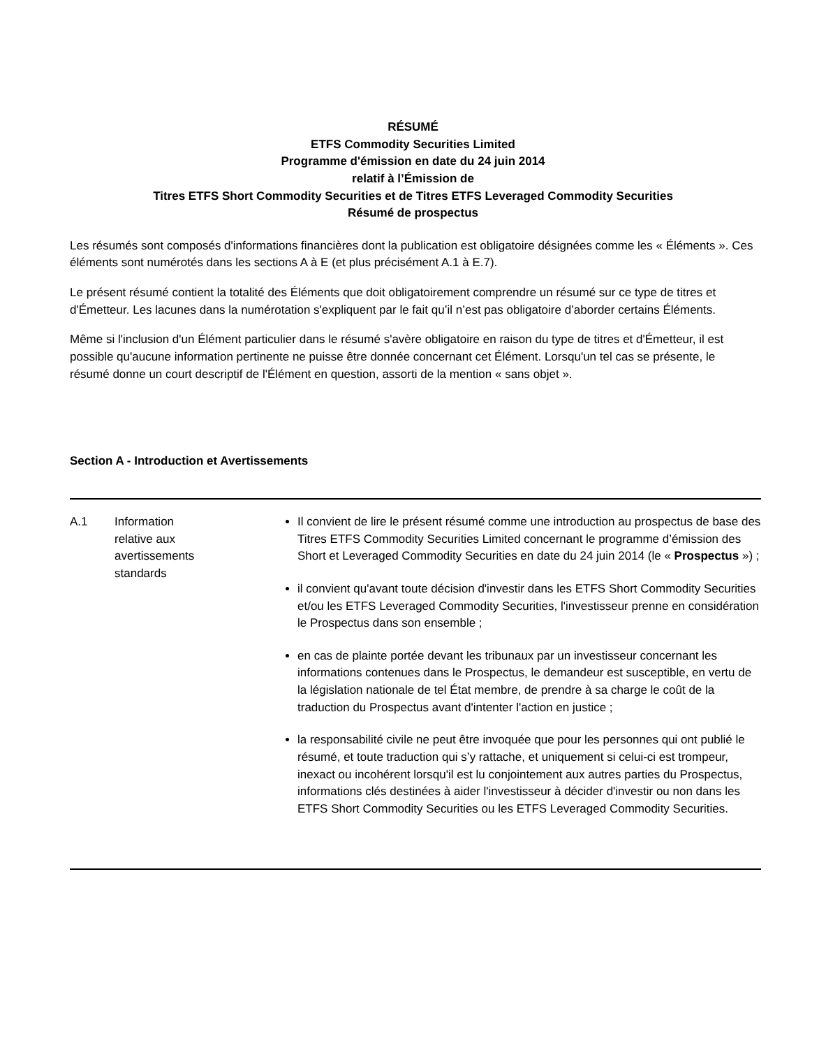RÉSUMÉ
ETFS Commodity Securities Limited
Programme d'émission en date du 24 juin 2014
relatif à l’Émission de
Titres ETFS Short Commodity Securities et de Titres ETFS Leveraged Commodity Securities
Résumé de prospectus
Les résumés sont composés d'informations financières dont la publication est obligatoire désignées comme les « Éléments ». Ces éléments sont numérotés dans les sections A à E (et plus précisément A.1 à E.7).
Le présent résumé contient la totalité des Éléments que doit obligatoirement comprendre un résumé sur ce type de titres et d'Émetteur. Les lacunes dans la numérotation s'expliquent par le fait qu’il n’est pas obligatoire d’aborder certains Éléments.
Même si l'inclusion d'un Élément particulier dans le résumé s'avère obligatoire en raison du type de titres et d'Émetteur, il est possible qu'aucune information pertinente ne puisse être donnée concernant cet Élément. Lorsqu'un tel cas se présente, le résumé donne un court descriptif de l'Élément en question, assorti de la mention « sans objet ».
Section A - Introduction et Avertissements
| A.1 | Information relative aux avertissements standards | Il convient de lire le présent résumé comme une introduction au prospectus de base des Titres ETFS Commodity Securities Limited concernant le programme d’émission des Short et Leveraged Commodity Securities en date du 24 juin 2014 (le « Prospectus ») ; il convient qu'avant toute décision d'investir dans les ETFS Short Commodity Securities et/ou les ETFS Leveraged Commodity Securities, l'investisseur prenne en considération le Prospectus dans son ensemble ; en cas de plainte portée devant les tribunaux par un investisseur concernant les informations contenues dans le Prospectus, le demandeur est susceptible, en vertu de la législation nationale de tel État membre, de prendre à sa charge le coût de la traduction du Prospectus avant d'intenter l'action en justice ; la responsabilité civile ne peut être invoquée que pour les personnes qui ont publié le résumé, et toute traduction qui s’y rattache, et uniquement si celui-ci est trompeur, inexact ou incohérent lorsqu'il est lu conjointement aux autres parties du Prospectus, informations clés destinées à aider l'investisseur à décider d'investir ou non dans les ETFS Short Commodity Securities ou les ETFS Leveraged Commodity Securities. |